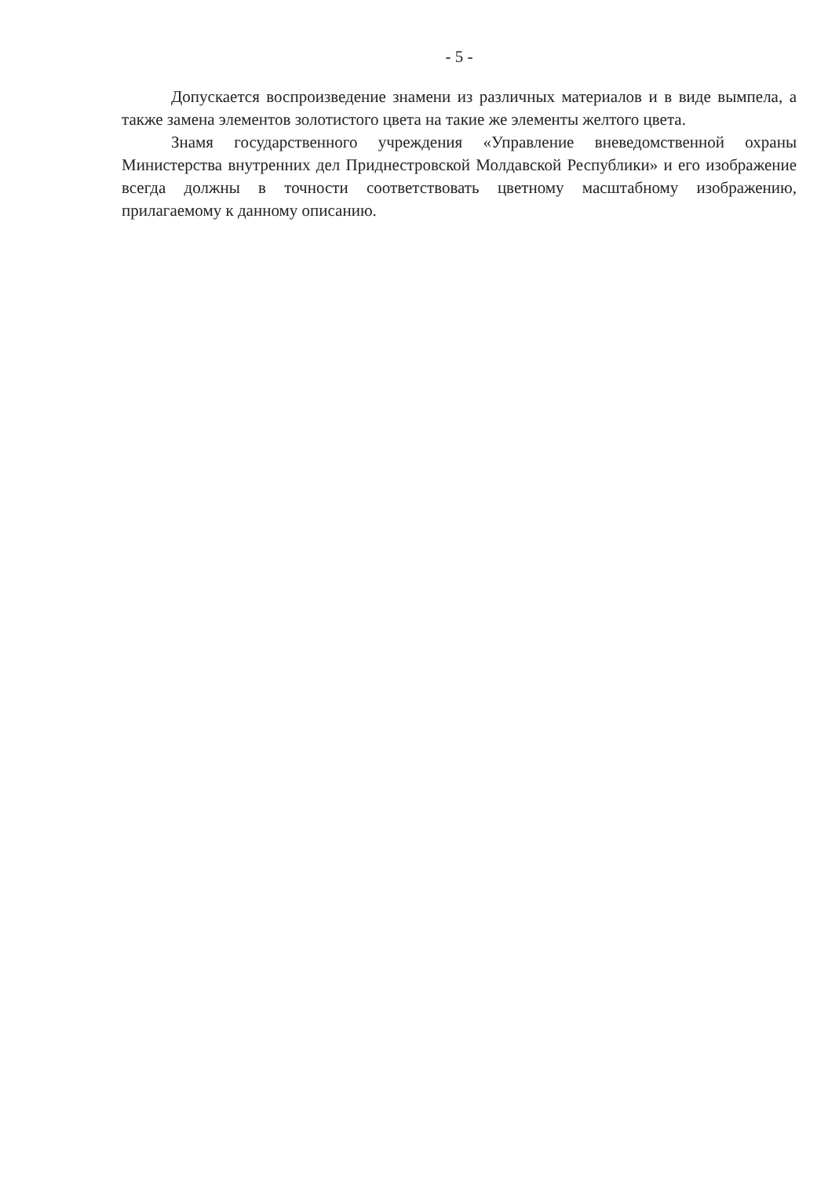- 5 -
Допускается воспроизведение знамени из различных материалов и в виде вымпела, а также замена элементов золотистого цвета на такие же элементы желтого цвета.
Знамя государственного учреждения «Управление вневедомственной охраны Министерства внутренних дел Приднестровской Молдавской Республики» и его изображение всегда должны в точности соответствовать цветному масштабному изображению, прилагаемому к данному описанию.